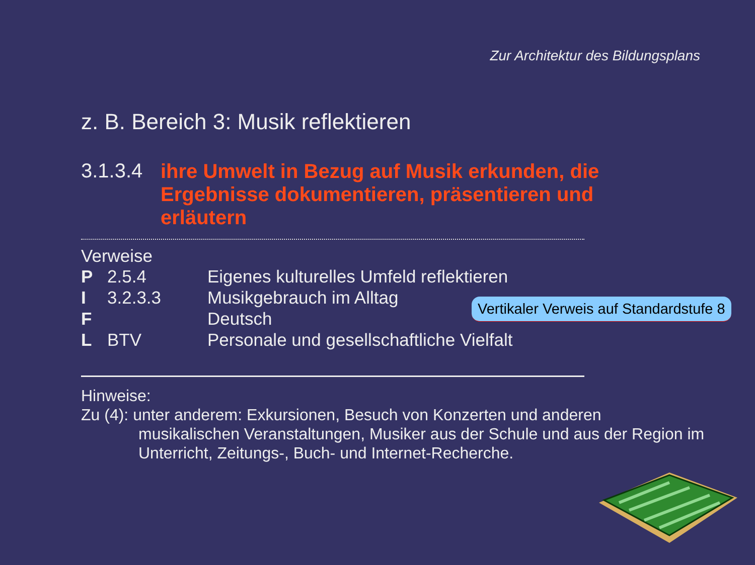Zur Architektur des Bildungsplans
z. B. Bereich 3: Musik reflektieren
3.1.3.4
ihre Umwelt in Bezug auf Musik erkunden, die Ergebnisse dokumentieren, präsentieren und erläutern
Verweise
P 2.5.4 Eigenes kulturelles Umfeld reflektieren
I 3.2.3.3 Musikgebrauch im Alltag
F Deutsch
L BTV Personale und gesellschaftliche Vielfalt
Hinweise:
Zu (4): unter anderem: Exkursionen, Besuch von Konzerten und anderen
musikalischen Veranstaltungen, Musiker aus der Schule und aus der Region im Unterricht, Zeitungs-, Buch- und Internet-Recherche.
Vertikaler Verweis auf Standardstufe 8